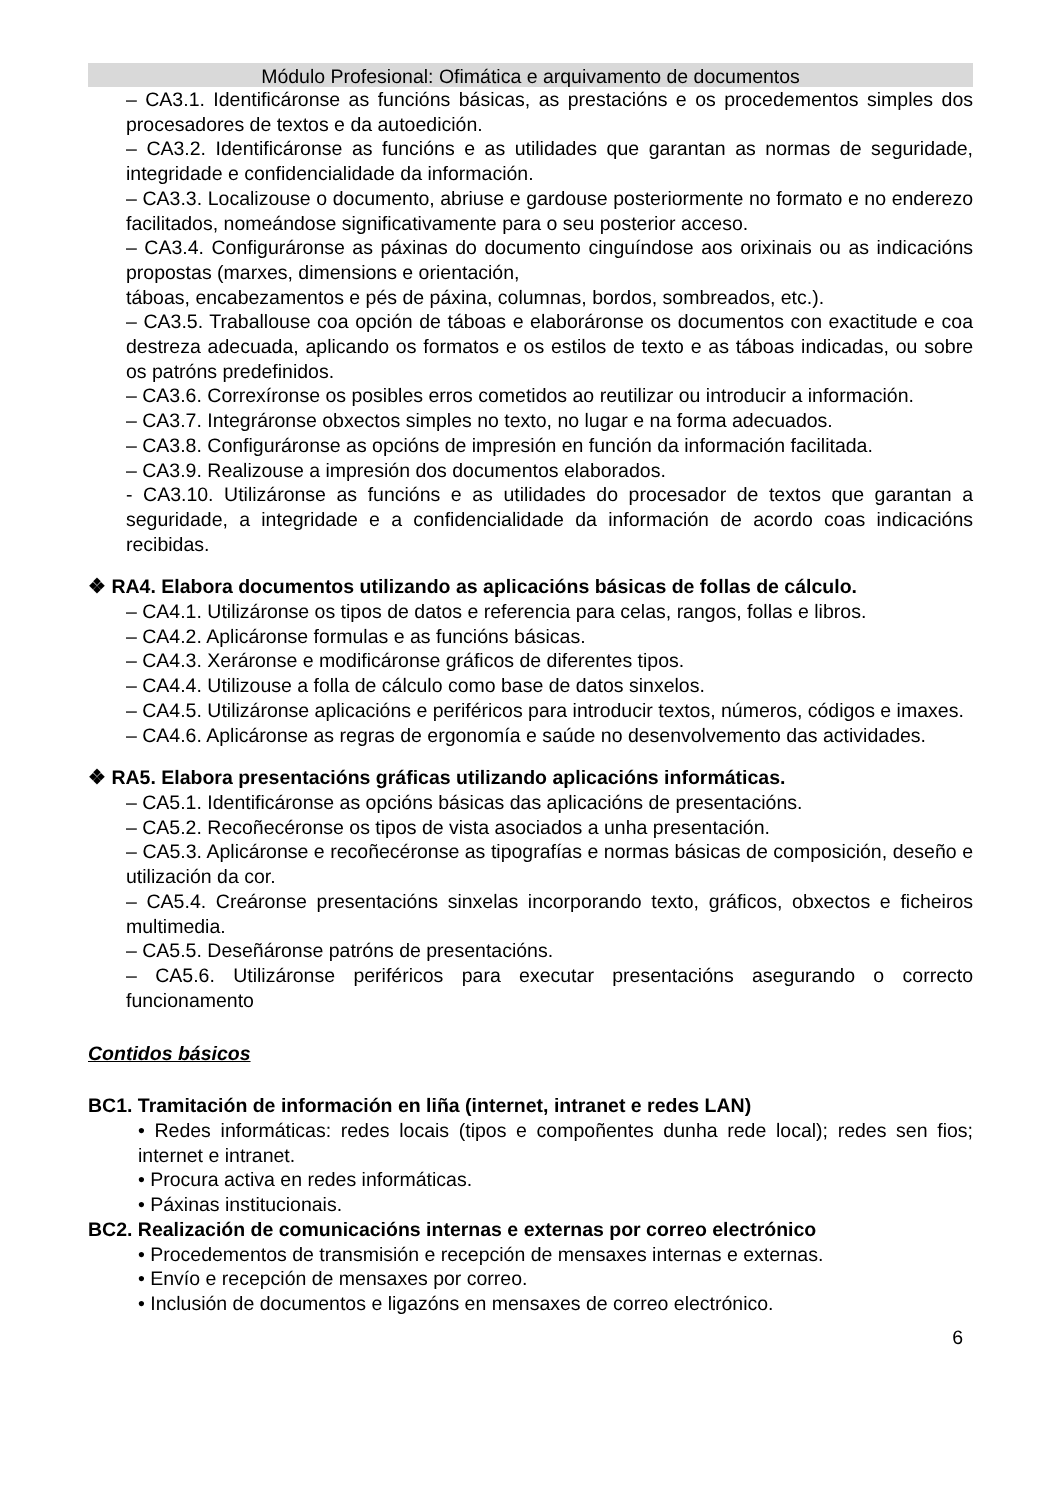Módulo Profesional: Ofimática e arquivamento de documentos
– CA3.1. Identificáronse as funcións básicas, as prestacións e os procedementos simples dos procesadores de textos e da autoedición.
– CA3.2. Identificáronse as funcións e as utilidades que garantan as normas de seguridade, integridade e confidencialidade da información.
– CA3.3. Localizouse o documento, abriuse e gardouse posteriormente no formato e no enderezo facilitados, nomeándose significativamente para o seu posterior acceso.
– CA3.4. Configuráronse as páxinas do documento cinguíndose aos orixinais ou as indicacións propostas (marxes, dimensions e orientación,
táboas, encabezamentos e pés de páxina, columnas, bordos, sombreados, etc.).
– CA3.5. Traballouse coa opción de táboas e elaboráronse os documentos con exactitude e coa destreza adecuada, aplicando os formatos e os estilos de texto e as táboas indicadas, ou sobre os patróns predefinidos.
– CA3.6. Correxíronse os posibles erros cometidos ao reutilizar ou introducir a información.
– CA3.7. Integráronse obxectos simples no texto, no lugar e na forma adecuados.
– CA3.8. Configuráronse as opcións de impresión en función da información facilitada.
– CA3.9. Realizouse a impresión dos documentos elaborados.
- CA3.10. Utilizáronse as funcións e as utilidades do procesador de textos que garantan a seguridade, a integridade e a confidencialidade da información de acordo coas indicacións recibidas.
❖ RA4. Elabora documentos utilizando as aplicacións básicas de follas de cálculo.
– CA4.1. Utilizáronse os tipos de datos e referencia para celas, rangos, follas e libros.
– CA4.2. Aplicáronse formulas e as funcións básicas.
– CA4.3. Xeráronse e modificáronse gráficos de diferentes tipos.
– CA4.4. Utilizouse a folla de cálculo como base de datos sinxelos.
– CA4.5. Utilizáronse aplicacións e periféricos para introducir textos, números, códigos e imaxes.
– CA4.6. Aplicáronse as regras de ergonomía e saúde no desenvolvemento das actividades.
❖ RA5. Elabora presentacións gráficas utilizando aplicacións informáticas.
– CA5.1. Identificáronse as opcións básicas das aplicacións de presentacións.
– CA5.2. Recoñecéronse os tipos de vista asociados a unha presentación.
– CA5.3. Aplicáronse e recoñecéronse as tipografías e normas básicas de composición, deseño e utilización da cor.
– CA5.4. Creáronse presentacións sinxelas incorporando texto, gráficos, obxectos e ficheiros multimedia.
– CA5.5. Deseñáronse patróns de presentacións.
– CA5.6. Utilizáronse periféricos para executar presentacións asegurando o correcto funcionamento
Contidos básicos
BC1. Tramitación de información en liña (internet, intranet e redes LAN)
• Redes informáticas: redes locais (tipos e compoñentes dunha rede local); redes sen fios; internet e intranet.
• Procura activa en redes informáticas.
• Páxinas institucionais.
BC2. Realización de comunicacións internas e externas por correo electrónico
• Procedementos de transmisión e recepción de mensaxes internas e externas.
• Envío e recepción de mensaxes por correo.
• Inclusión de documentos e ligazóns en mensaxes de correo electrónico.
6